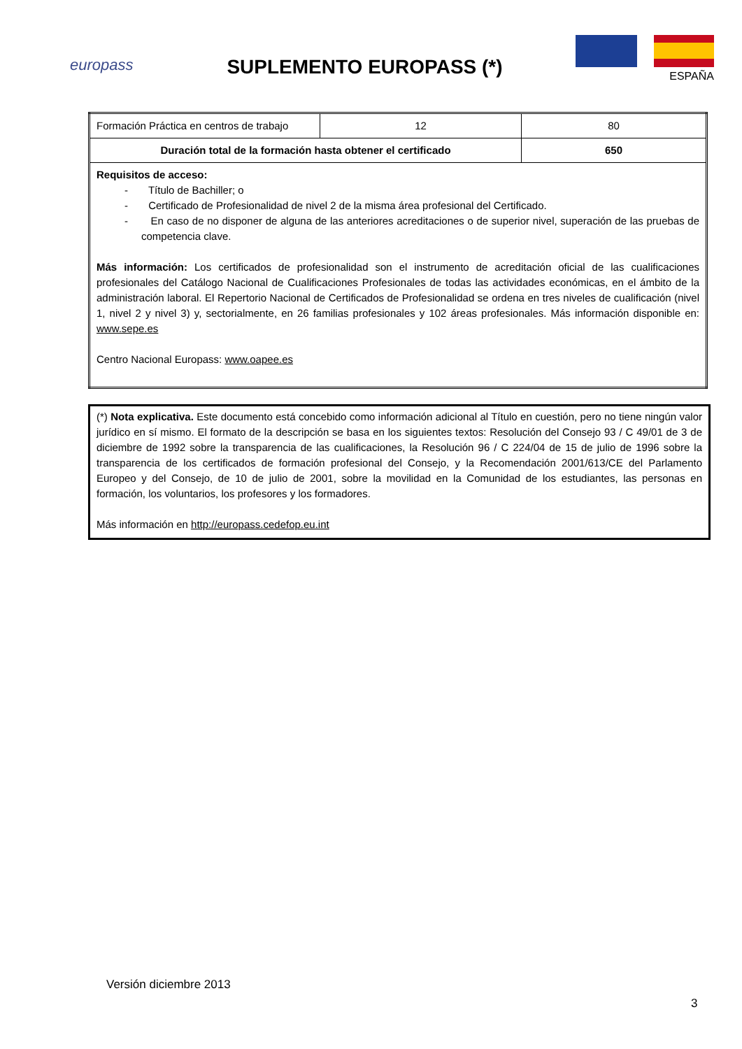europass
SUPLEMENTO EUROPASS (*)
ESPAÑA
| Formación Práctica en centros de trabajo | 12 | 80 |
| Duración total de la formación hasta obtener el certificado | | 650 |
| Requisitos de acceso: - Título de Bachiller; o - Certificado de Profesionalidad de nivel 2 de la misma área profesional del Certificado. - En caso de no disponer de alguna de las anteriores acreditaciones o de superior nivel, superación de las pruebas de competencia clave. Más información: Los certificados de profesionalidad son el instrumento de acreditación oficial de las cualificaciones profesionales del Catálogo Nacional de Cualificaciones Profesionales de todas las actividades económicas, en el ámbito de la administración laboral. El Repertorio Nacional de Certificados de Profesionalidad se ordena en tres niveles de cualificación (nivel 1, nivel 2 y nivel 3) y, sectorialmente, en 26 familias profesionales y 102 áreas profesionales. Más información disponible en: www.sepe.es Centro Nacional Europass: www.oapee.es | | |
(*) Nota explicativa. Este documento está concebido como información adicional al Título en cuestión, pero no tiene ningún valor jurídico en sí mismo. El formato de la descripción se basa en los siguientes textos: Resolución del Consejo 93 / C 49/01 de 3 de diciembre de 1992 sobre la transparencia de las cualificaciones, la Resolución 96 / C 224/04 de 15 de julio de 1996 sobre la transparencia de los certificados de formación profesional del Consejo, y la Recomendación 2001/613/CE del Parlamento Europeo y del Consejo, de 10 de julio de 2001, sobre la movilidad en la Comunidad de los estudiantes, las personas en formación, los voluntarios, los profesores y los formadores.
Más información en http://europass.cedefop.eu.int
Versión diciembre 2013
3